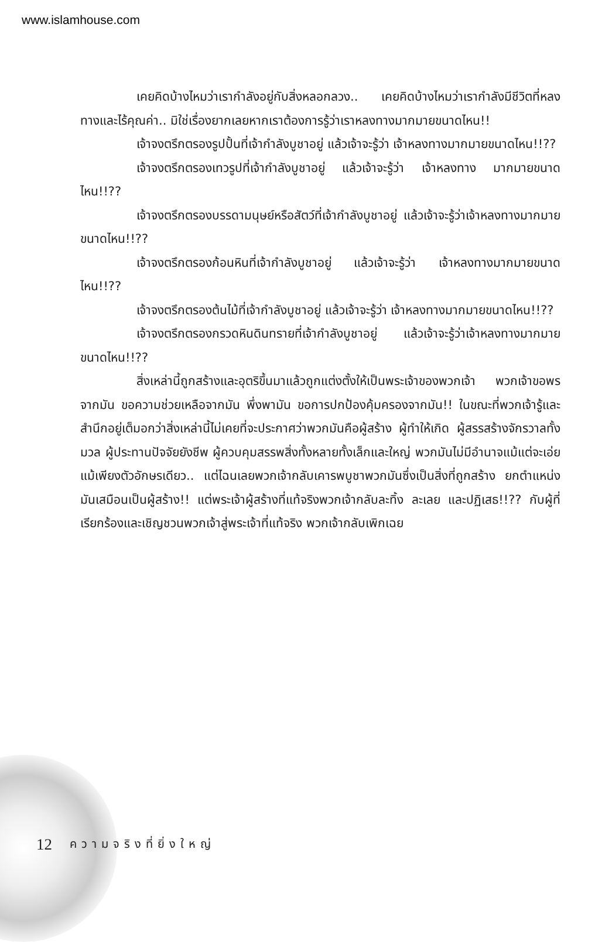www.islamhouse.com
เคยคิดบ้างไหมว่าเรากำลังอยู่กับสิ่งหลอกลวง.. เคยคิดบ้างไหมว่าเรากำลังมีชีวิตที่หลงทางและไร้คุณค่า.. มิใช่เรื่องยากเลยหากเราต้องการรู้ว่าเราหลงทางมากมายขนาดไหน!!
เจ้าจงตรึกตรองรูปปั้นที่เจ้ากำลังบูชาอยู่ แล้วเจ้าจะรู้ว่า เจ้าหลงทางมากมายขนาดไหน!!??
เจ้าจงตรึกตรองเทวรูปที่เจ้ากำลังบูชาอยู่ แล้วเจ้าจะรู้ว่า เจ้าหลงทาง มากมายขนาดไหน!!??
เจ้าจงตรึกตรองบรรดามนุษย์หรือสัตว์ที่เจ้ากำลังบูชาอยู่ แล้วเจ้าจะรู้ว่าเจ้าหลงทางมากมายขนาดไหน!!??
เจ้าจงตรึกตรองก้อนหินที่เจ้ากำลังบูชาอยู่ แล้วเจ้าจะรู้ว่า เจ้าหลงทางมากมายขนาดไหน!!??
เจ้าจงตรึกตรองต้นไม้ที่เจ้ากำลังบูชาอยู่ แล้วเจ้าจะรู้ว่า เจ้าหลงทางมากมายขนาดไหน!!??
เจ้าจงตรึกตรองกรวดหินดินทรายที่เจ้ากำลังบูชาอยู่ แล้วเจ้าจะรู้ว่าเจ้าหลงทางมากมายขนาดไหน!!??
สิ่งเหล่านี้ถูกสร้างและอุตริขึ้นมาแล้วถูกแต่งตั้งให้เป็นพระเจ้าของพวกเจ้า พวกเจ้าขอพรจากมัน ขอความช่วยเหลือจากมัน พึ่งพามัน ขอการปกป้องคุ้มครองจากมัน!! ในขณะที่พวกเจ้ารู้และสำนึกอยู่เต็มอกว่าสิ่งเหล่านี้ไม่เคยที่จะประกาศว่าพวกมันคือผู้สร้าง ผู้ทำให้เกิด ผู้สรรสร้างจักรวาลทั้งมวล ผู้ประทานปัจจัยยังชีพ ผู้ควบคุมสรรพสิ่งทั้งหลายทั้งเล็กและใหญ่ พวกมันไม่มีอำนาจแม้แต่จะเอ่ย แม้เพียงตัวอักษรเดียว.. แต่ไฉนเลยพวกเจ้ากลับเคารพบูชาพวกมันซึ่งเป็นสิ่งที่ถูกสร้าง ยกตำแหน่งมันเสมือนเป็นผู้สร้าง!! แต่พระเจ้าผู้สร้างที่แท้จริงพวกเจ้ากลับละทิ้ง ละเลย และปฏิเสธ!!?? กับผู้ที่เรียกร้องและเชิญชวนพวกเจ้าสู่พระเจ้าที่แท้จริง พวกเจ้ากลับเพิกเฉย
12 ความจริงที่ยิ่งใหญ่